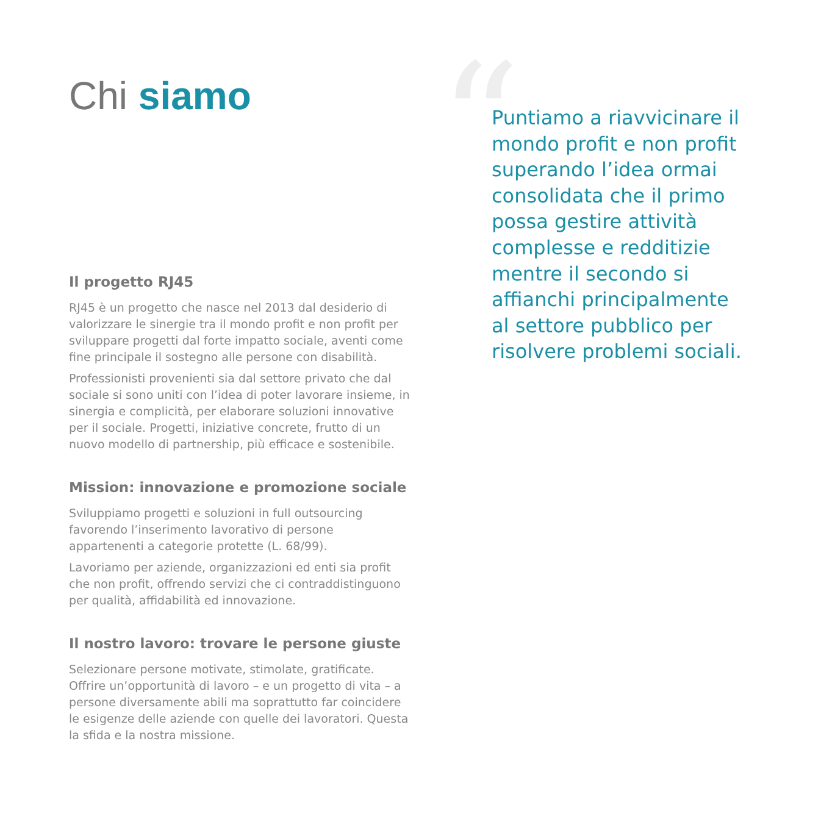“
Chi siamo
Il progetto RJ45
RJ45 è un progetto che nasce nel 2013 dal desiderio di valorizzare le sinergie tra il mondo profit e non profit per sviluppare progetti dal forte impatto sociale, aventi come fine principale il sostegno alle persone con disabilità.
Professionisti provenienti sia dal settore privato che dal sociale si sono uniti con l’idea di poter lavorare insieme, in sinergia e complicità, per elaborare soluzioni innovative per il sociale. Progetti, iniziative concrete, frutto di un nuovo modello di partnership, più efficace e sostenibile.
Mission: innovazione e promozione sociale
Sviluppiamo progetti e soluzioni in full outsourcing favorendo l’inserimento lavorativo di persone appartenenti a categorie protette (L. 68/99).
Lavoriamo per aziende, organizzazioni ed enti sia profit che non profit, offrendo servizi che ci contraddistinguono per qualità, affidabilità ed innovazione.
Il nostro lavoro: trovare le persone giuste
Selezionare persone motivate, stimolate, gratificate. Offrire un’opportunità di lavoro – e un progetto di vita – a persone diversamente abili ma soprattutto far coincidere le esigenze delle aziende con quelle dei lavoratori. Questa la sfida e la nostra missione.
Puntiamo a riavvicinare il mondo profit e non profit superando l’idea ormai consolidata che il primo possa gestire attività complesse e redditizie mentre il secondo si affianchi principalmente al settore pubblico per risolvere problemi sociali.